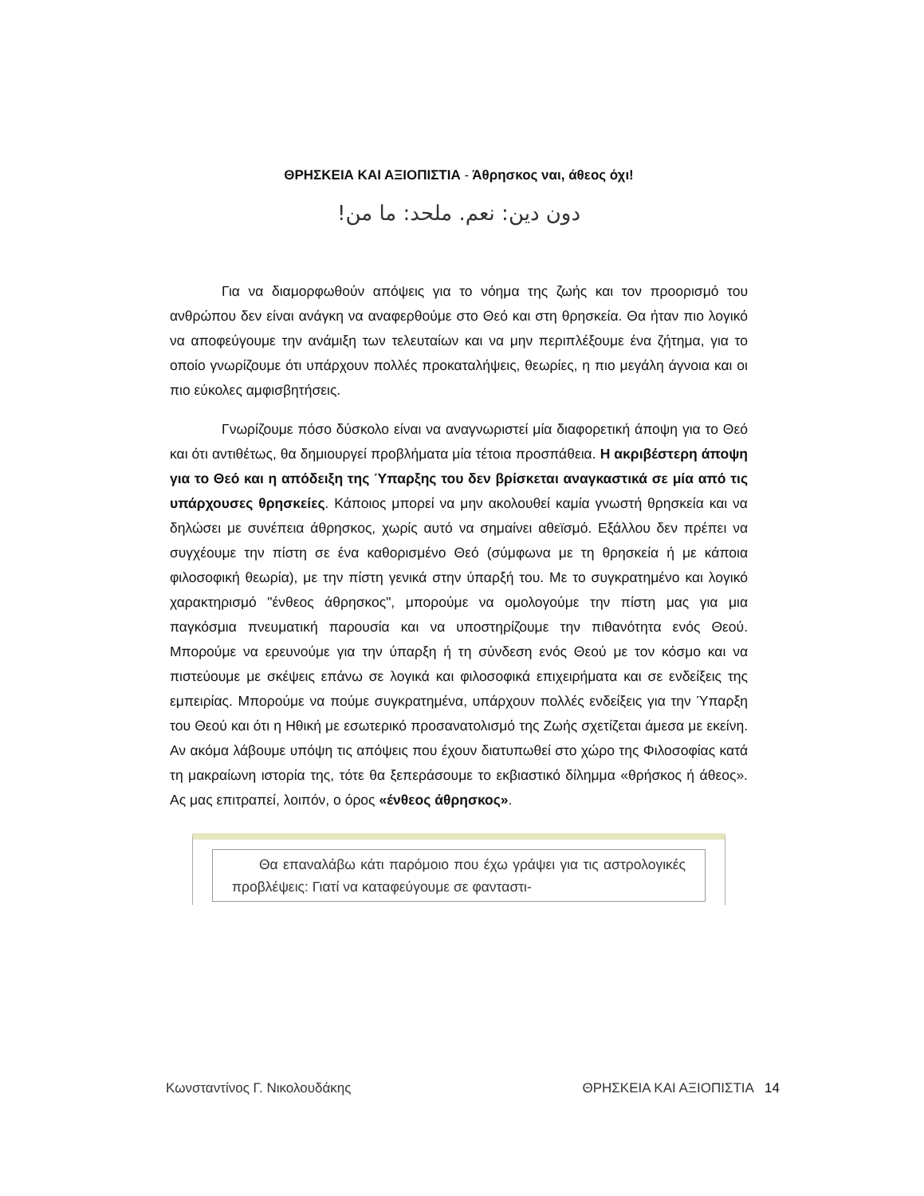ΘΡΗΣΚΕΙΑ ΚΑΙ ΑΞΙΟΠΙΣΤΙΑ - Άθρησκος ναι, άθεος όχι!
دون دين: نعم. ملحد: ما من!
Για να διαμορφωθούν απόψεις για το νόημα της ζωής και τον προορισμό του ανθρώπου δεν είναι ανάγκη να αναφερθούμε στο Θεό και στη θρησκεία. Θα ήταν πιο λογικό να αποφεύγουμε την ανάμιξη των τελευταίων και να μην περιπλέξουμε ένα ζήτημα, για το οποίο γνωρίζουμε ότι υπάρχουν πολλές προκαταλήψεις, θεωρίες, η πιο μεγάλη άγνοια και οι πιο εύκολες αμφισβητήσεις.
Γνωρίζουμε πόσο δύσκολο είναι να αναγνωριστεί μία διαφορετική άποψη για το Θεό και ότι αντιθέτως, θα δημιουργεί προβλήματα μία τέτοια προσπάθεια. Η ακριβέστερη άποψη για το Θεό και η απόδειξη της Ύπαρξης του δεν βρίσκεται αναγκαστικά σε μία από τις υπάρχουσες θρησκείες. Κάποιος μπορεί να μην ακολουθεί καμία γνωστή θρησκεία και να δηλώσει με συνέπεια άθρησκος, χωρίς αυτό να σημαίνει αθεϊσμό. Εξάλλου δεν πρέπει να συγχέουμε την πίστη σε ένα καθορισμένο Θεό (σύμφωνα με τη θρησκεία ή με κάποια φιλοσοφική θεωρία), με την πίστη γενικά στην ύπαρξή του. Με το συγκρατημένο και λογικό χαρακτηρισμό "ένθεος άθρησκος", μπορούμε να ομολογούμε την πίστη μας για μια παγκόσμια πνευματική παρουσία και να υποστηρίζουμε την πιθανότητα ενός Θεού. Μπορούμε να ερευνούμε για την ύπαρξη ή τη σύνδεση ενός Θεού με τον κόσμο και να πιστεύουμε με σκέψεις επάνω σε λογικά και φιλοσοφικά επιχειρήματα και σε ενδείξεις της εμπειρίας. Μπορούμε να πούμε συγκρατημένα, υπάρχουν πολλές ενδείξεις για την Ύπαρξη του Θεού και ότι η Ηθική με εσωτερικό προσανατολισμό της Ζωής σχετίζεται άμεσα με εκείνη. Αν ακόμα λάβουμε υπόψη τις απόψεις που έχουν διατυπωθεί στο χώρο της Φιλοσοφίας κατά τη μακραίωνη ιστορία της, τότε θα ξεπεράσουμε το εκβιαστικό δίλημμα «θρήσκος ή άθεος». Ας μας επιτραπεί, λοιπόν, ο όρος «ένθεος άθρησκος».
Θα επαναλάβω κάτι παρόμοιο που έχω γράψει για τις αστρολογικές προβλέψεις: Γιατί να καταφεύγουμε σε φανταστι-
Κωνσταντίνος Γ. Νικολουδάκης ΘΡΗΣΚΕΙΑ ΚΑΙ ΑΞΙΟΠΙΣΤΙΑ 14